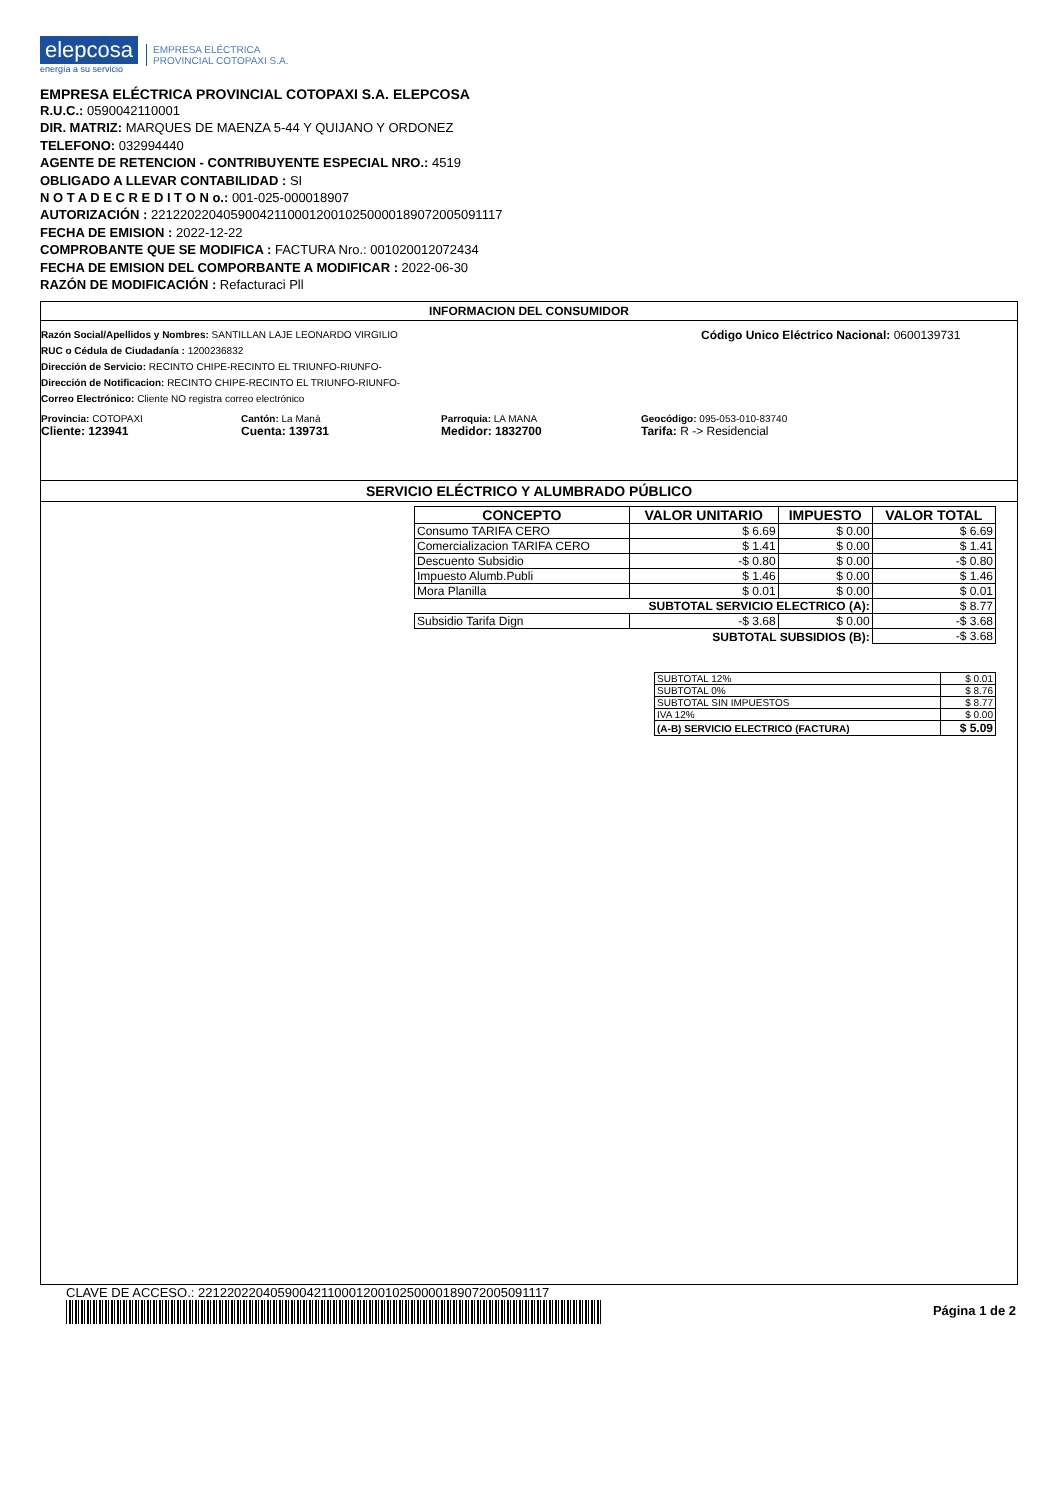elepcosa
energía a su servicio
EMPRESA ELÉCTRICA
PROVINCIAL COTOPAXI S.A.
EMPRESA ELÉCTRICA PROVINCIAL COTOPAXI S.A. ELEPCOSA
R.U.C.: 0590042110001
DIR. MATRIZ: MARQUES DE MAENZA 5-44 Y QUIJANO Y ORDONEZ
TELEFONO: 032994440
AGENTE DE RETENCION - CONTRIBUYENTE ESPECIAL NRO.: 4519
OBLIGADO A LLEVAR CONTABILIDAD : SI
N O T A D E C R E D I T O N o.: 001-025-000018907
AUTORIZACIÓN : 2212202204059004211000120010250000189072005091117
FECHA DE EMISION : 2022-12-22
COMPROBANTE QUE SE MODIFICA : FACTURA Nro.: 001020012072434
FECHA DE EMISION DEL COMPORBANTE A MODIFICAR : 2022-06-30
RAZÓN DE MODIFICACIÓN : Refacturaci Pll
INFORMACION DEL CONSUMIDOR
Razón Social/Apellidos y Nombres: SANTILLAN LAJE LEONARDO VIRGILIO
RUC o Cédula de Ciudadanía : 1200236832
Dirección de Servicio: RECINTO CHIPE-RECINTO EL TRIUNFO-RIUNFO-
Dirección de Notificacion: RECINTO CHIPE-RECINTO EL TRIUNFO-RIUNFO-
Correo Electrónico: Cliente NO registra correo electrónico
Código Unico Eléctrico Nacional: 0600139731
Provincia: COTOPAXI Cantón: La Maná Parroquia: LA MANA Geocódigo: 095-053-010-83740
Cliente: 123941 Cuenta: 139731 Medidor: 1832700 Tarifa: R -> Residencial
SERVICIO ELÉCTRICO Y ALUMBRADO PÚBLICO
| CONCEPTO | VALOR UNITARIO | IMPUESTO | VALOR TOTAL |
| --- | --- | --- | --- |
| Consumo TARIFA CERO | $ 6.69 | $ 0.00 | $ 6.69 |
| Comercializacion TARIFA CERO | $ 1.41 | $ 0.00 | $ 1.41 |
| Descuento Subsidio | -$ 0.80 | $ 0.00 | -$ 0.80 |
| Impuesto Alumb.Publi | $ 1.46 | $ 0.00 | $ 1.46 |
| Mora Planilla | $ 0.01 | $ 0.00 | $ 0.01 |
| SUBTOTAL SERVICIO ELECTRICO (A): | | | $ 8.77 |
| Subsidio Tarifa Dign | -$ 3.68 | $ 0.00 | -$ 3.68 |
| SUBTOTAL SUBSIDIOS (B): | | | -$ 3.68 |
| SUBTOTAL 12% | $ 0.01 |
| SUBTOTAL 0% | $ 8.76 |
| SUBTOTAL SIN IMPUESTOS | $ 8.77 |
| IVA 12% | $ 0.00 |
| (A-B) SERVICIO ELECTRICO (FACTURA) | $ 5.09 |
CLAVE DE ACCESO.: 2212202204059004211000120010250000189072005091117
Página 1 de 2